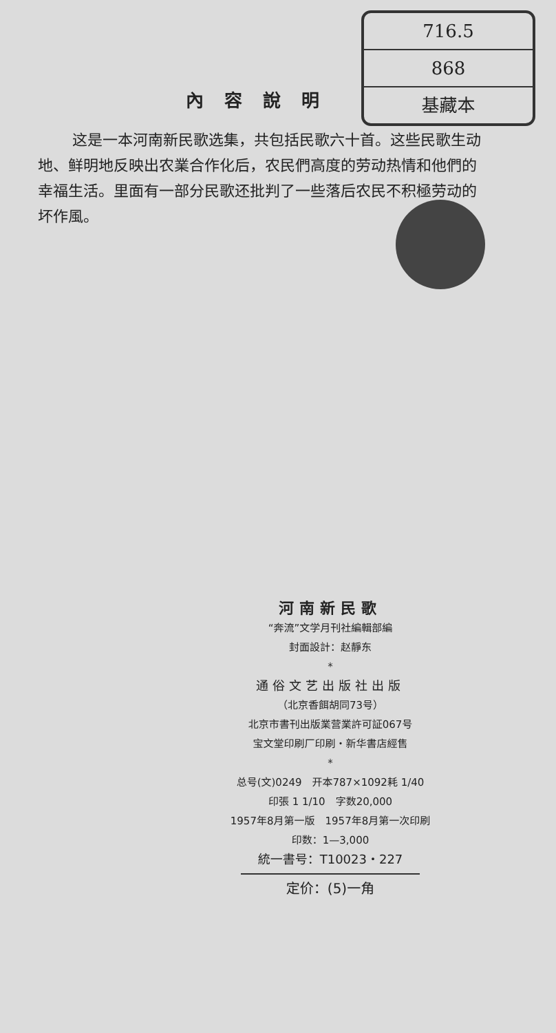716.5
868
基藏本
內容說明
这是一本河南新民歌选集，共包括民歌六十首。这些民歌生动地、鲜明地反映出农業合作化后，农民們高度的劳动热情和他們的幸福生活。里面有一部分民歌还批判了一些落后农民不积極劳动的坏作風。
河南新民歌
“奔流”文学月刊社編輯部編
封面設計：赵靜东
*
通俗文艺出版社出版
（北京香餌胡同73号）
北京市書刊出版業营業許可証067号
宝文堂印刷厂印刷・新华書店經售
*
总号(文)0249　开本787×1092耗 1/40
印張 1 1/10　字数20,000
1957年8月第一版　1957年8月第一次印刷
印数：1—3,000
統一書号：T10023・227
定价：(5)一角